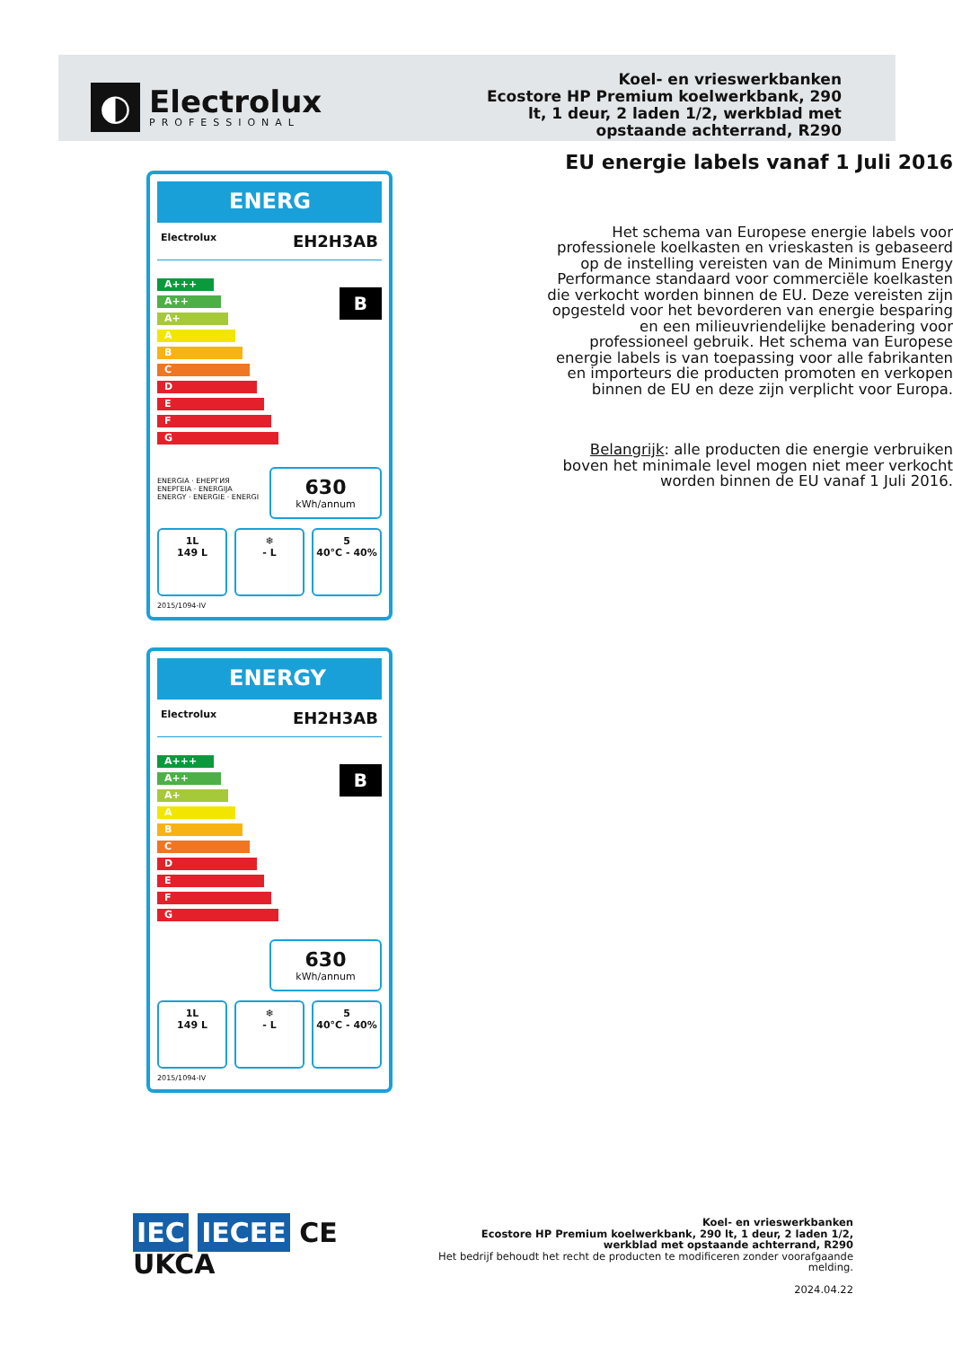◐
Electrolux
PROFESSIONAL
Koel- en vrieswerkbanken
Ecostore HP Premium koelwerkbank, 290 lt, 1 deur, 2 laden 1/2, werkblad met opstaande achterrand, R290
ENERG
Electrolux EH2H3AB
A+++
A++
A+
A
B
C
D
E
F
G
B
ENERGIA · ЕНЕРГИЯ
ΕΝΕΡΓΕΙΑ · ENERGIJA
ENERGY · ENERGIE · ENERGI
630
kWh/annum
1L
149 L
❄
- L
5
40°C - 40%
2015/1094-IV
ENERGY
Electrolux EH2H3AB
A+++
A++
A+
A
B
C
D
E
F
G
B
630
kWh/annum
1L
149 L
❄
- L
5
40°C - 40%
2015/1094-IV
EU energie labels vanaf 1 Juli 2016
Het schema van Europese energie labels voor professionele koelkasten en vrieskasten is gebaseerd op de instelling vereisten van de Minimum Energy Performance standaard voor commerciële koelkasten die verkocht worden binnen de EU. Deze vereisten zijn opgesteld voor het bevorderen van energie besparing en een milieuvriendelijke benadering voor professioneel gebruik. Het schema van Europese energie labels is van toepassing voor alle fabrikanten en importeurs die producten promoten en verkopen binnen de EU en deze zijn verplicht voor Europa.
Belangrijk: alle producten die energie verbruiken boven het minimale level mogen niet meer verkocht worden binnen de EU vanaf 1 Juli 2016.
IEC IECEE CE UKCA
Koel- en vrieswerkbanken
Ecostore HP Premium koelwerkbank, 290 lt, 1 deur, 2 laden 1/2,
werkblad met opstaande achterrand, R290
Het bedrijf behoudt het recht de producten te modificeren zonder voorafgaande melding.
2024.04.22